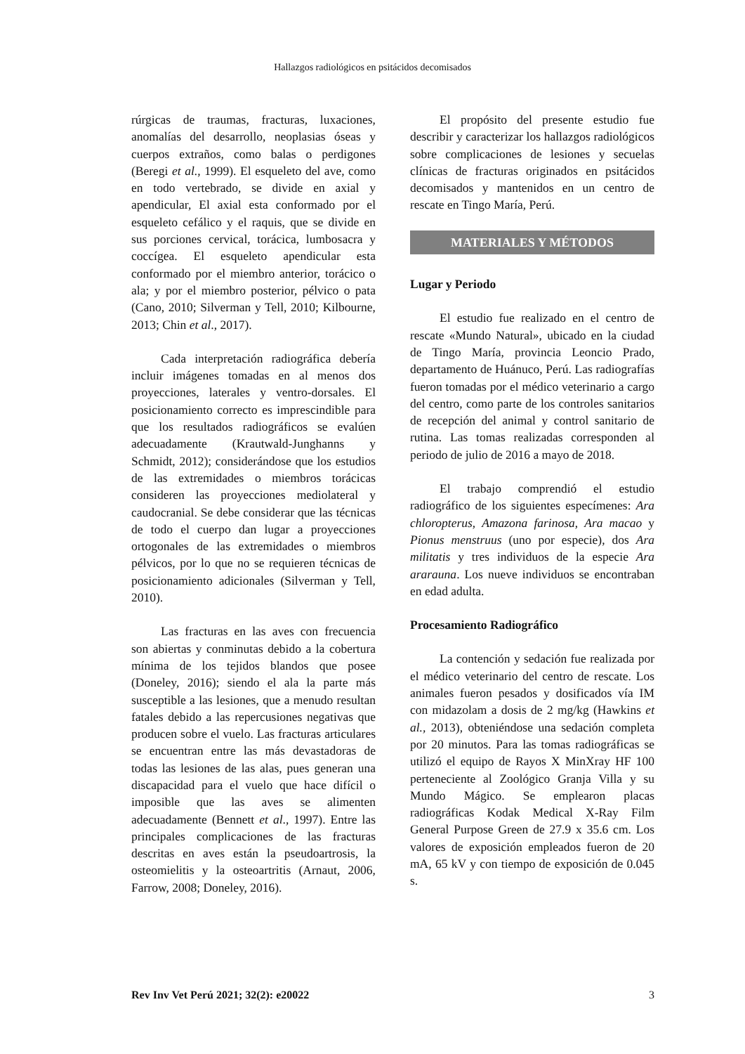Hallazgos radiológicos en psitácidos decomisados
rúrgicas de traumas, fracturas, luxaciones, anomalías del desarrollo, neoplasias óseas y cuerpos extraños, como balas o perdigones (Beregi et al., 1999). El esqueleto del ave, como en todo vertebrado, se divide en axial y apendicular, El axial esta conformado por el esqueleto cefálico y el raquis, que se divide en sus porciones cervical, torácica, lumbosacra y coccígea. El esqueleto apendicular esta conformado por el miembro anterior, torácico o ala; y por el miembro posterior, pélvico o pata (Cano, 2010; Silverman y Tell, 2010; Kilbourne, 2013; Chin et al., 2017).
Cada interpretación radiográfica debería incluir imágenes tomadas en al menos dos proyecciones, laterales y ventro-dorsales. El posicionamiento correcto es imprescindible para que los resultados radiográficos se evalúen adecuadamente (Krautwald-Junghanns y Schmidt, 2012); considerándose que los estudios de las extremidades o miembros torácicas consideren las proyecciones mediolateral y caudocranial. Se debe considerar que las técnicas de todo el cuerpo dan lugar a proyecciones ortogonales de las extremidades o miembros pélvicos, por lo que no se requieren técnicas de posicionamiento adicionales (Silverman y Tell, 2010).
Las fracturas en las aves con frecuencia son abiertas y conminutas debido a la cobertura mínima de los tejidos blandos que posee (Doneley, 2016); siendo el ala la parte más susceptible a las lesiones, que a menudo resultan fatales debido a las repercusiones negativas que producen sobre el vuelo. Las fracturas articulares se encuentran entre las más devastadoras de todas las lesiones de las alas, pues generan una discapacidad para el vuelo que hace difícil o imposible que las aves se alimenten adecuadamente (Bennett et al., 1997). Entre las principales complicaciones de las fracturas descritas en aves están la pseudoartrosis, la osteomielitis y la osteoartritis (Arnaut, 2006, Farrow, 2008; Doneley, 2016).
El propósito del presente estudio fue describir y caracterizar los hallazgos radiológicos sobre complicaciones de lesiones y secuelas clínicas de fracturas originados en psitácidos decomisados y mantenidos en un centro de rescate en Tingo María, Perú.
MATERIALES Y MÉTODOS
Lugar y Periodo
El estudio fue realizado en el centro de rescate «Mundo Natural», ubicado en la ciudad de Tingo María, provincia Leoncio Prado, departamento de Huánuco, Perú. Las radiografías fueron tomadas por el médico veterinario a cargo del centro, como parte de los controles sanitarios de recepción del animal y control sanitario de rutina. Las tomas realizadas corresponden al periodo de julio de 2016 a mayo de 2018.
El trabajo comprendió el estudio radiográfico de los siguientes especímenes: Ara chloropterus, Amazona farinosa, Ara macao y Pionus menstruus (uno por especie), dos Ara militatis y tres individuos de la especie Ara ararauna. Los nueve individuos se encontraban en edad adulta.
Procesamiento Radiográfico
La contención y sedación fue realizada por el médico veterinario del centro de rescate. Los animales fueron pesados y dosificados vía IM con midazolam a dosis de 2 mg/kg (Hawkins et al., 2013), obteniéndose una sedación completa por 20 minutos. Para las tomas radiográficas se utilizó el equipo de Rayos X MinXray HF 100 perteneciente al Zoológico Granja Villa y su Mundo Mágico. Se emplearon placas radiográficas Kodak Medical X-Ray Film General Purpose Green de 27.9 x 35.6 cm. Los valores de exposición empleados fueron de 20 mA, 65 kV y con tiempo de exposición de 0.045 s.
Rev Inv Vet Perú 2021; 32(2): e20022 3